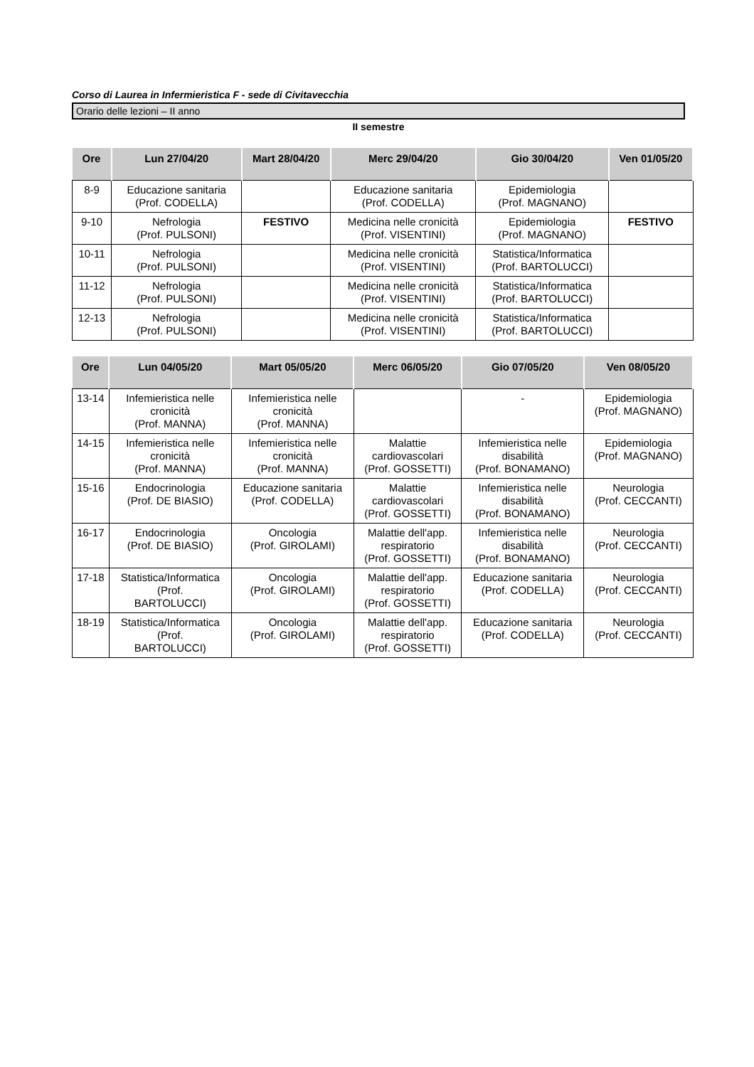Corso di Laurea in Infermieristica F - sede di Civitavecchia
Orario delle lezioni – II anno
II semestre
| Ore | Lun 27/04/20 | Mart 28/04/20 | Merc 29/04/20 | Gio 30/04/20 | Ven 01/05/20 |
| --- | --- | --- | --- | --- | --- |
| 8-9 | Educazione sanitaria (Prof. CODELLA) | | Educazione sanitaria (Prof. CODELLA) | Epidemiologia (Prof. MAGNANO) | |
| 9-10 | Nefrologia (Prof. PULSONI) | FESTIVO | Medicina nelle cronicità (Prof. VISENTINI) | Epidemiologia (Prof. MAGNANO) | FESTIVO |
| 10-11 | Nefrologia (Prof. PULSONI) | | Medicina nelle cronicità (Prof. VISENTINI) | Statistica/Informatica (Prof. BARTOLUCCI) | |
| 11-12 | Nefrologia (Prof. PULSONI) | | Medicina nelle cronicità (Prof. VISENTINI) | Statistica/Informatica (Prof. BARTOLUCCI) | |
| 12-13 | Nefrologia (Prof. PULSONI) | | Medicina nelle cronicità (Prof. VISENTINI) | Statistica/Informatica (Prof. BARTOLUCCI) | |
| Ore | Lun 04/05/20 | Mart 05/05/20 | Merc 06/05/20 | Gio 07/05/20 | Ven 08/05/20 |
| --- | --- | --- | --- | --- | --- |
| 13-14 | Infemieristica nelle cronicità (Prof. MANNA) | Infemieristica nelle cronicità (Prof. MANNA) | | - | Epidemiologia (Prof. MAGNANO) |
| 14-15 | Infemieristica nelle cronicità (Prof. MANNA) | Infemieristica nelle cronicità (Prof. MANNA) | Malattie cardiovascolari (Prof. GOSSETTI) | Infemieristica nelle disabilità (Prof. BONAMANO) | Epidemiologia (Prof. MAGNANO) |
| 15-16 | Endocrinologia (Prof. DE BIASIO) | Educazione sanitaria (Prof. CODELLA) | Malattie cardiovascolari (Prof. GOSSETTI) | Infemieristica nelle disabilità (Prof. BONAMANO) | Neurologia (Prof. CECCANTI) |
| 16-17 | Endocrinologia (Prof. DE BIASIO) | Oncologia (Prof. GIROLAMI) | Malattie dell'app. respiratorio (Prof. GOSSETTI) | Infemieristica nelle disabilità (Prof. BONAMANO) | Neurologia (Prof. CECCANTI) |
| 17-18 | Statistica/Informatica (Prof. BARTOLUCCI) | Oncologia (Prof. GIROLAMI) | Malattie dell'app. respiratorio (Prof. GOSSETTI) | Educazione sanitaria (Prof. CODELLA) | Neurologia (Prof. CECCANTI) |
| 18-19 | Statistica/Informatica (Prof. BARTOLUCCI) | Oncologia (Prof. GIROLAMI) | Malattie dell'app. respiratorio (Prof. GOSSETTI) | Educazione sanitaria (Prof. CODELLA) | Neurologia (Prof. CECCANTI) |